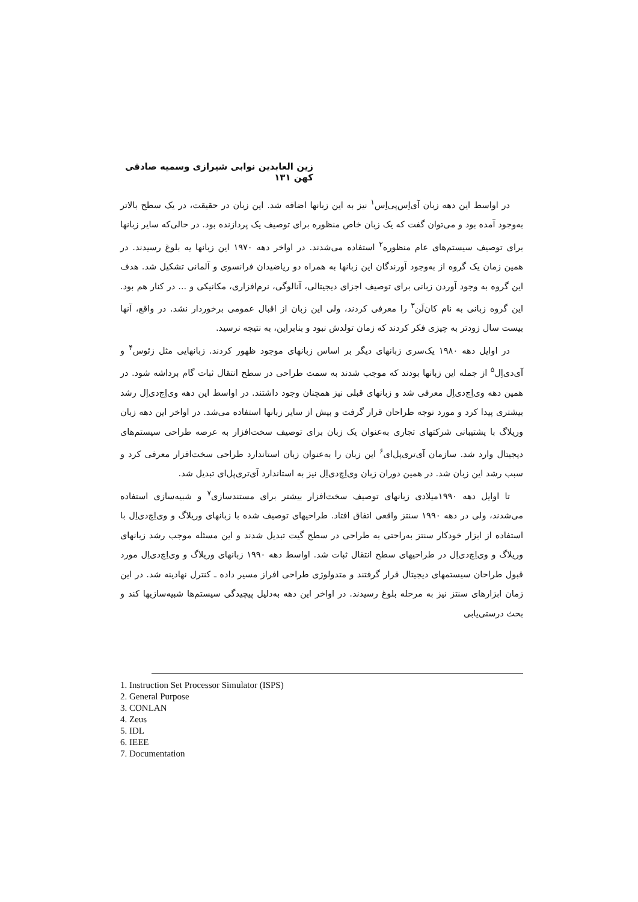زین العابدین نوابی شیرازی وسمیه صادقی کهن ۱۳۱
در اواسط این دهه زبان آی‌اِس‌پی‌اِس<sup>۱</sup> نیز به این زبانها اضافه شد. این زبان در حقیقت، در یک سطح بالاتر به‌وجود آمده بود و می‌توان گفت که یک زبان خاص منظوره برای توصیف یک پردازنده بود. در حالی‌که سایر زبانها برای توصیف سیستم‌های عام منظوره<sup>۲</sup> استفاده می‌شدند. در اواخر دهه ۱۹۷۰ این زبانها یه بلوغ رسیدند. در همین زمان یک گروه از به‌وجود آورندگان این زبانها به همراه دو ریاضیدان فرانسوی و آلمانی تشکیل شد. هدف این گروه به وجود آوردن زبانی برای توصیف اجزای دیجیتالی، آنالوگی، نرم‌افزاری، مکانیکی و ... در کنار هم بود. این گروه زبانی به نام کان‌لَن<sup>۳</sup> را معرفی کردند، ولی این زبان از اقبال عمومی برخوردار نشد. در واقع، آنها بیست سال زودتر به چیزی فکر کردند که زمان تولدش نبود و بنابراین، به نتیجه نرسید.
در اوایل دهه ۱۹۸۰ یک‌سری زبانهای دیگر بر اساس زبانهای موجود ظهور کردند. زبانهایی مثل زئوس<sup>۴</sup> و آی‌دی‌اِل<sup>۵</sup> از جمله این زبانها بودند که موجب شدند به سمت طراحی در سطح انتقال ثبات گام برداشه شود. در همین دهه وی‌اِچ‌دی‌اِل معرفی شد و زبانهای قبلی نیز همچنان وجود داشتند. در اواسط این دهه وی‌اِچ‌دی‌اِل رشد بیشتری پیدا کرد و مورد توجه طراحان قرار گرفت و بیش از سایر زبانها استفاده می‌شد. در اواخر این دهه زبان وریلاگ با پشتیبانی شرکتهای تجاری به‌عنوان یک زبان برای توصیف سخت‌افزار به عرصه طراحی سیستم‌های دیجیتال وارد شد. سازمان آی‌تری‌پل‌ای<sup>۶</sup> این زبان را به‌عنوان زبان استاندارد طراحی سخت‌افزار معرفی کرد و سبب رشد این زبان شد. در همین دوران زبان وی‌اِچ‌دی‌اِل نیز به استاندارد آی‌تری‌پل‌ای تبدیل شد.
تا اوایل دهه ۱۹۹۰میلادی زبانهای توصیف سخت‌افزار بیشتر برای مستندسازی<sup>۷</sup> و شبیه‌سازی استفاده می‌شدند، ولی در دهه ۱۹۹۰ سنتز واقعی اتفاق افتاد. طراحیهای توصیف شده با زبانهای وریلاگ و وی‌اِچ‌دی‌اِل با استفاده از ابزار خودکار سنتز به‌راحتی به طراحی در سطح گیت تبدیل شدند و این مسئله موجب رشد زبانهای وریلاگ و وی‌اِچ‌دی‌اِل در طراحیهای سطح انتقال ثبات شد. اواسط دهه ۱۹۹۰ زبانهای وریلاگ و وی‌اِچ‌دی‌اِل مورد قبول طراحان سیستمهای دیجیتال قرار گرفتند و متدولوژی طراحی افراز مسیر داده ـ کنترل نهادینه شد. در این زمان ابزارهای سنتز نیز به مرحله بلوغ رسیدند. در اواخر این دهه به‌دلیل پیچیدگی سیستم‌ها شبیه‌سازیها کند و بحث درستی‌یابی
1. Instruction Set Processor Simulator (ISPS)
2. General Purpose
3. CONLAN
4. Zeus
5. IDL
6. IEEE
7. Documentation